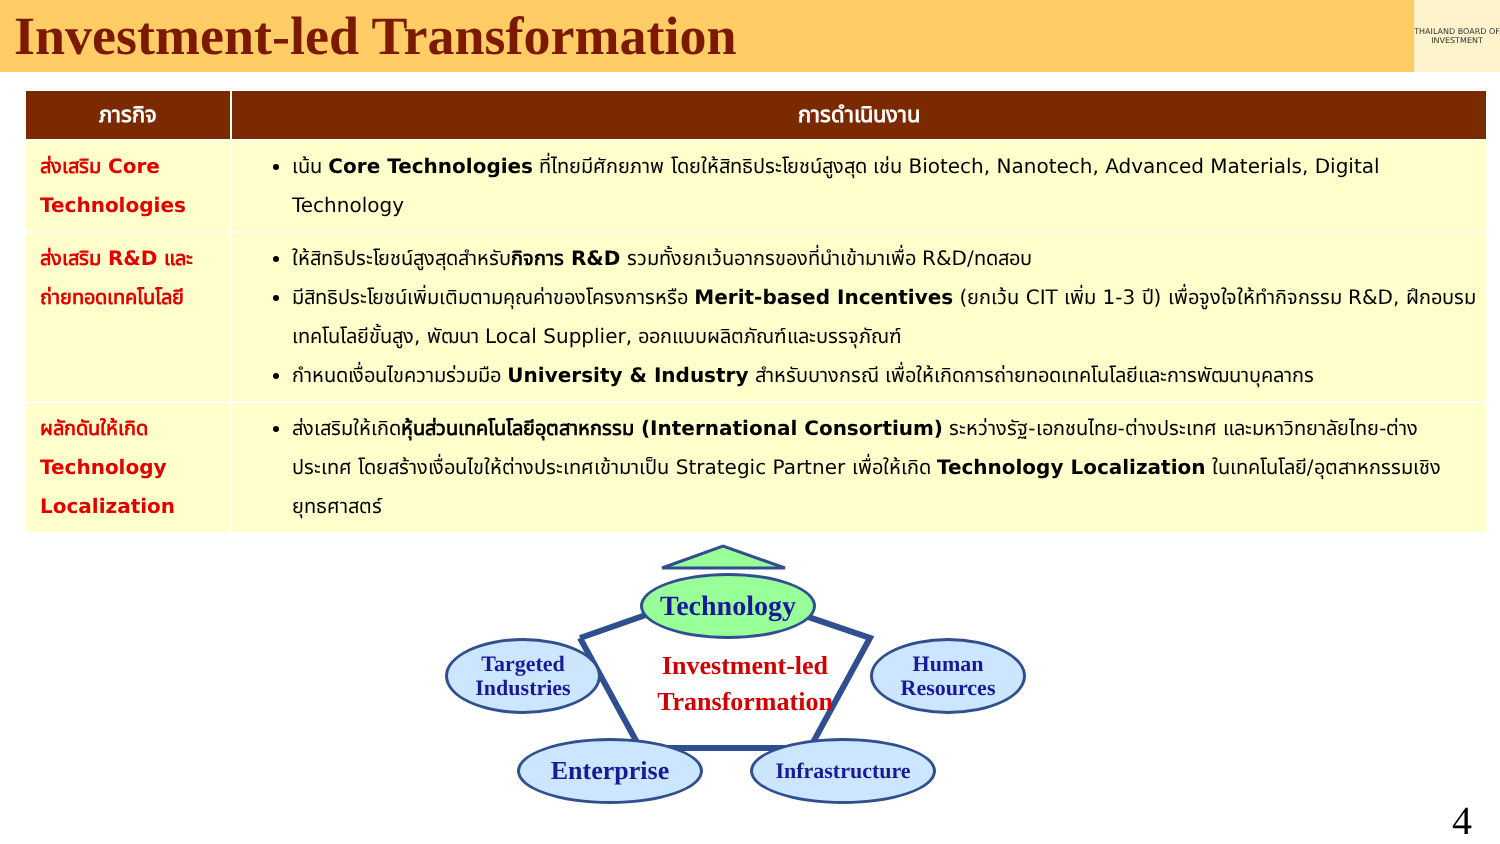Investment-led Transformation
THAILAND BOARD OF INVESTMENT
| ภารกิจ | การดำเนินงาน |
| --- | --- |
| ส่งเสริม Core Technologies | เน้น Core Technologies ที่ไทยมีศักยภาพ โดยให้สิทธิประโยชน์สูงสุด เช่น Biotech, Nanotech, Advanced Materials, Digital Technology |
| ส่งเสริม R&D และถ่ายทอดเทคโนโลยี | ให้สิทธิประโยชน์สูงสุดสำหรับ กิจการ R&D รวมทั้งยกเว้นอากรของที่นำเข้ามาเพื่อ R&D/ทดสอบ มีสิทธิประโยชน์เพิ่มเติมตามคุณค่าของโครงการหรือ Merit-based Incentives (ยกเว้น CIT เพิ่ม 1-3 ปี) เพื่อจูงใจให้ทำกิจกรรม R&D, ฝึกอบรมเทคโนโลยีขั้นสูง, พัฒนา Local Supplier, ออกแบบผลิตภัณฑ์และบรรจุภัณฑ์ กำหนดเงื่อนไขความร่วมมือ University & Industry สำหรับบางกรณี เพื่อให้เกิดการถ่ายทอดเทคโนโลยีและการพัฒนาบุคลากร |
| ผลักดันให้เกิด Technology Localization | ส่งเสริมให้เกิด หุ้นส่วนเทคโนโลยีอุตสาหกรรม (International Consortium) ระหว่างรัฐ-เอกชนไทย-ต่างประเทศ และมหาวิทยาลัยไทย-ต่างประเทศ โดยสร้างเงื่อนไขให้ต่างประเทศเข้ามาเป็น Strategic Partner เพื่อให้เกิด Technology Localization ในเทคโนโลยี/อุตสาหกรรมเชิงยุทธศาสตร์ |
Technology
Targeted Industries
Human Resources
Enterprise
Infrastructure
Investment-led Transformation
4